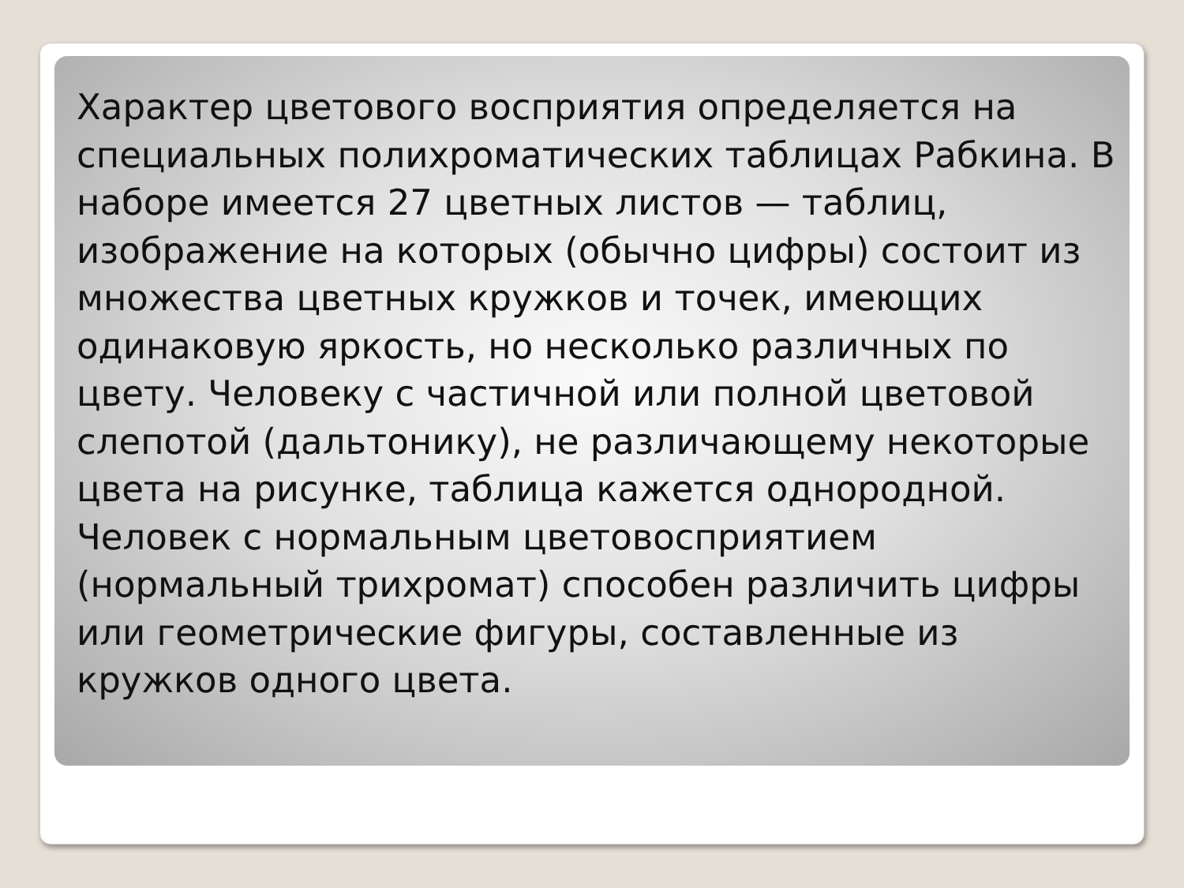Характер цветового восприятия определяется на специальных полихроматических таблицах Рабкина. В наборе имеется 27 цветных листов — таблиц, изображение на которых (обычно цифры) состоит из множества цветных кружков и точек, имеющих одинаковую яркость, но несколько различных по цвету. Человеку с частичной или полной цветовой слепотой (дальтонику), не различающему некоторые цвета на рисунке, таблица кажется однородной. Человек с нормальным цветовосприятием (нормальный трихромат) способен различить цифры или геометрические фигуры, составленные из кружков одного цвета.